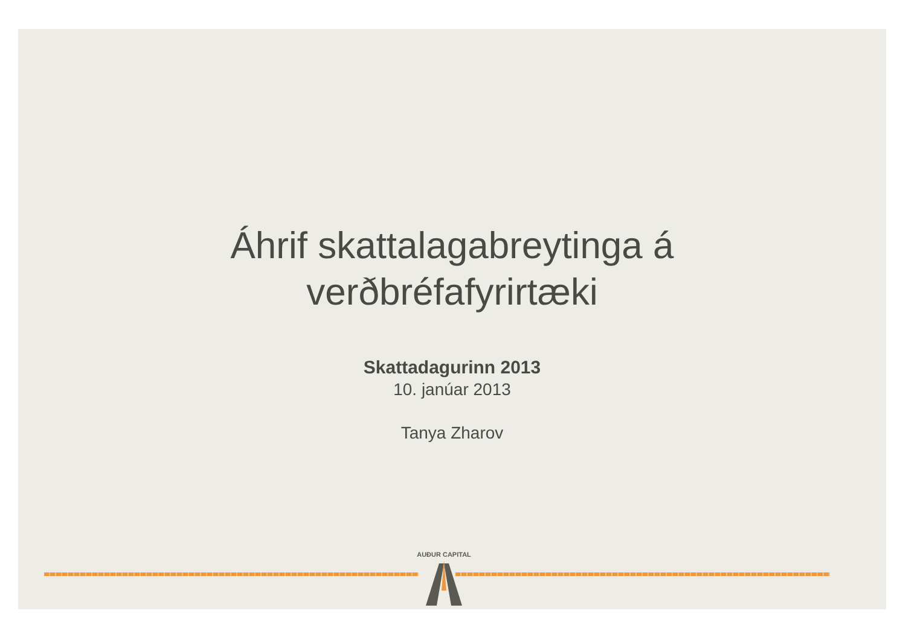Áhrif skattalagabreytinga á
verðbréfafyrirtæki
Skattadagurinn 2013
10. janúar 2013
Tanya Zharov
AUÐUR CAPITAL